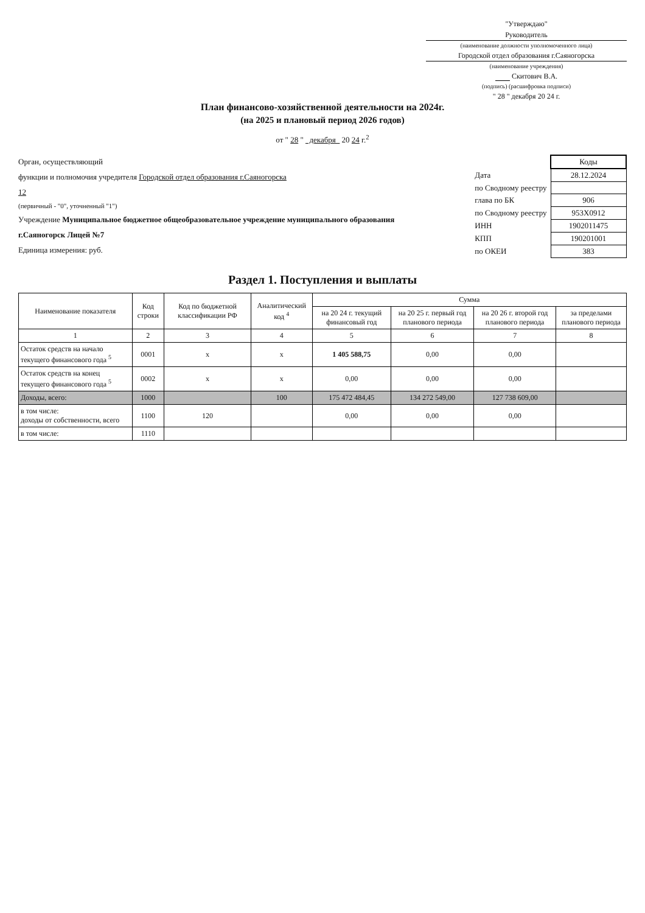"Утверждаю"
Руководитель
(наименование должности уполномоченного лица)
Городской отдел образования г.Саяногорска
(наименование учреждения)
Скитович В.А.
(подпись) (расшифровка подписи)
" 28 " декабря 20 24 г.
План финансово-хозяйственной деятельности на 2024г.
(на 2025 и плановый период 2026 годов)
от " 28 " декабря 20 24 г.<sup>2</sup>
Орган, осуществляющий
функции и полномочия учредителя Городской отдел образования г.Саяногорска
12
(первичный - "0", уточненный "1")
Учреждение Муниципальное бюджетное общеобразовательное учреждение муниципального образования г.Саяногорск Лицей №7
Единица измерения: руб.
| | Коды |
| Дата | 28.12.2024 |
| по Сводному реестру | |
| глава по БК | 906 |
| по Сводному реестру | 953Х0912 |
| ИНН | 1902011475 |
| КПП | 190201001 |
| по ОКЕИ | 383 |
Раздел 1. Поступления и выплаты
| Наименование показателя | Код строки | Код по бюджетной классификации РФ | Аналитический код <sup>4</sup> | Сумма | | | |
| --- | --- | --- | --- | --- | --- | --- | --- |
| | | | | на 20 24 г. текущий финансовый год | на 20 25 г. первый год планового периода | на 20 26 г. второй год планового периода | за пределами планового периода |
| 1 | 2 | 3 | 4 | 5 | 6 | 7 | 8 |
| Остаток средств на начало текущего финансового года <sup>5</sup> | 0001 | х | х | 1 405 588,75 | 0,00 | 0,00 | |
| Остаток средств на конец текущего финансового года <sup>5</sup> | 0002 | х | х | 0,00 | 0,00 | 0,00 | |
| Доходы, всего: | 1000 | | 100 | 175 472 484,45 | 134 272 549,00 | 127 738 609,00 | |
| в том числе: доходы от собственности, всего | 1100 | 120 | | 0,00 | 0,00 | 0,00 | |
| в том числе: | 1110 | | | | | | |